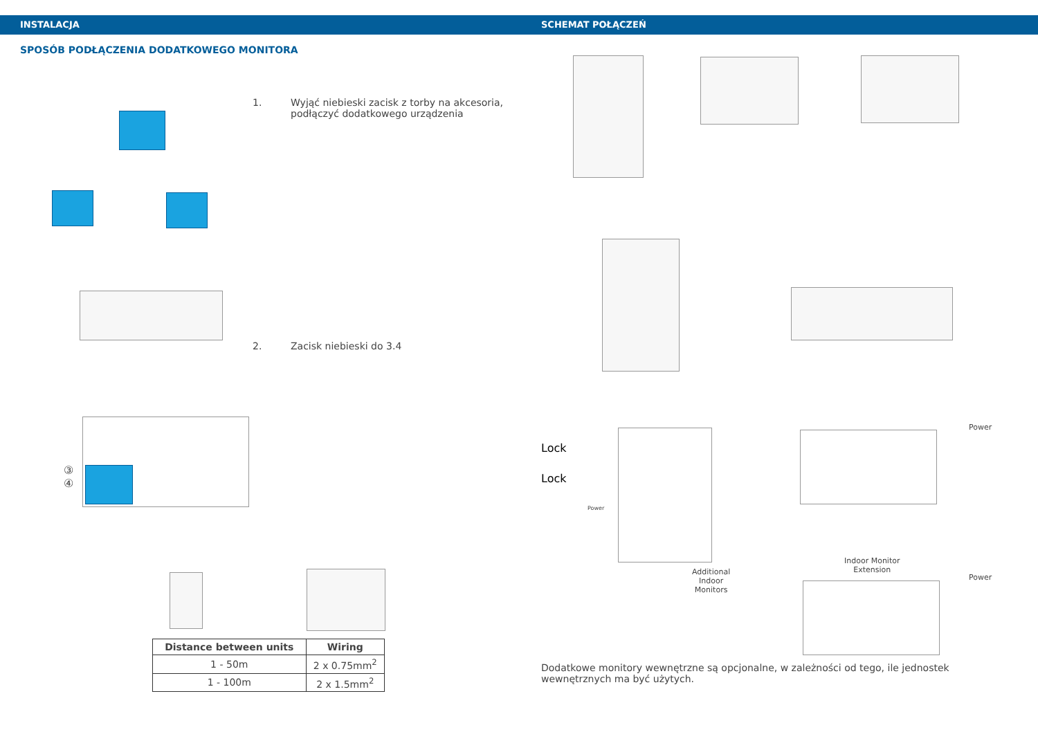INSTALACJA
SPOSÓB PODŁĄCZENIA DODATKOWEGO MONITORA
1. Wyjąć niebieski zacisk z torby na akcesoria,
podłączyć dodatkowego urządzenia
2. Zacisk niebieski do 3.4
SCHEMAT POŁĄCZEŃ
③
④
| Distance between units | Wiring |
| --- | --- |
| 1 - 50m | 2 x 0.75mm<sup>2</sup> |
| 1 - 100m | 2 x 1.5mm<sup>2</sup> |
Lock
Lock
Power
Power
Power
Additional
Indoor
Monitors
Indoor Monitor
Extension
Dodatkowe monitory wewnętrzne są opcjonalne, w zależności od tego, ile jednostek wewnętrznych ma być użytych.